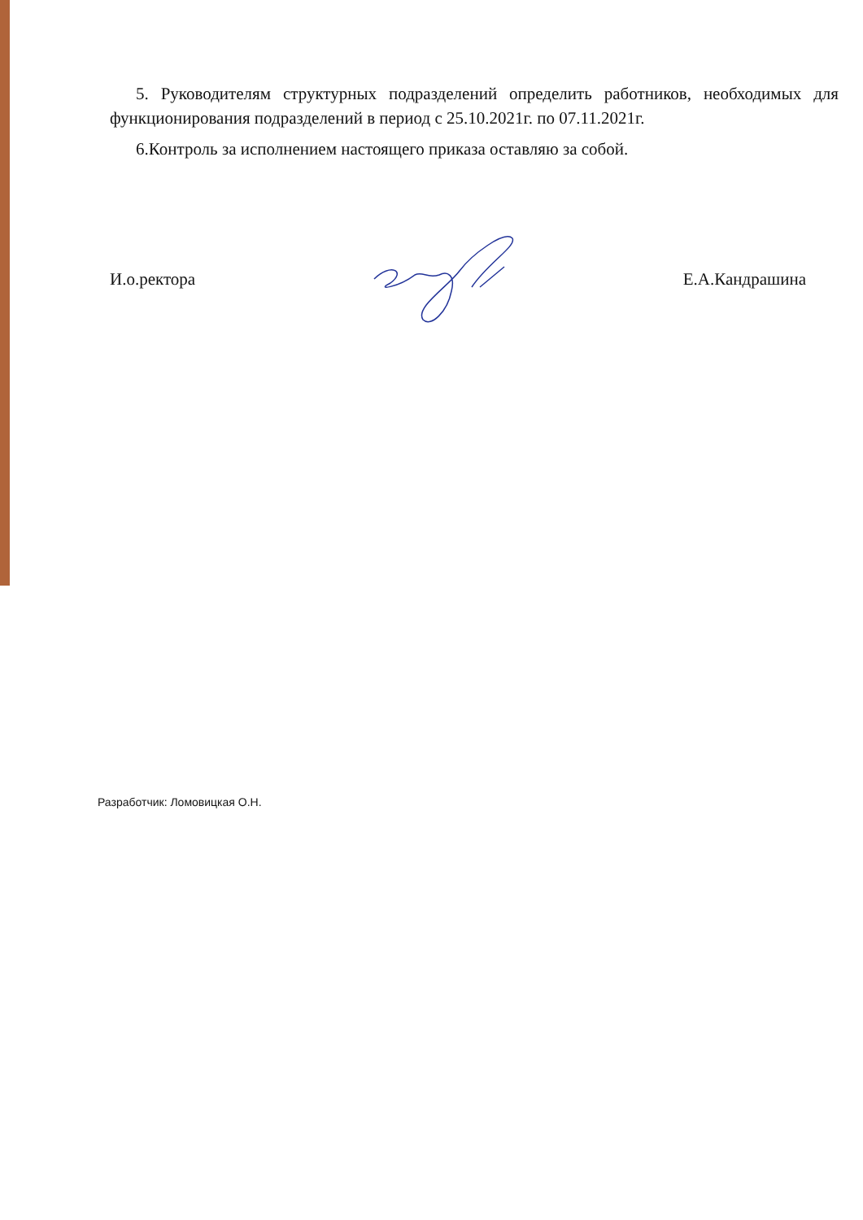5. Руководителям структурных подразделений определить работников, необходимых для функционирования подразделений в период с 25.10.2021г. по 07.11.2021г.
6.Контроль за исполнением настоящего приказа оставляю за собой.
И.о.ректора Е.А.Кандрашина
Разработчик: Ломовицкая О.Н.